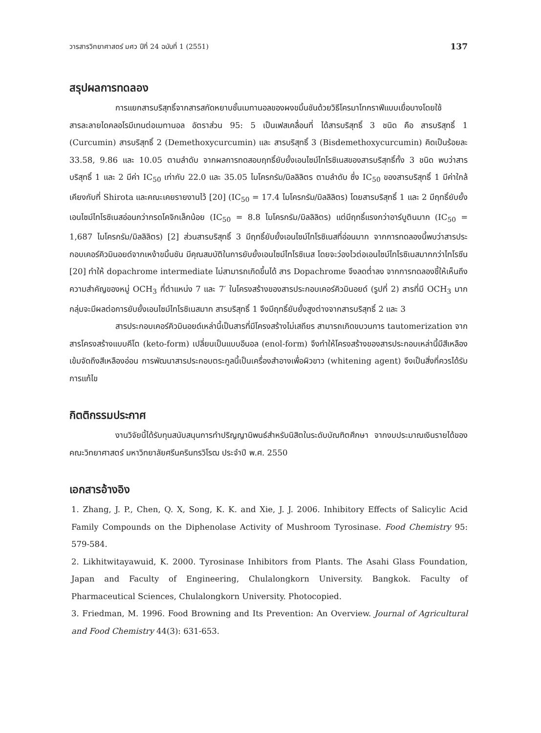วารสารวิทยาศาสตร์ มศว ปีที่ 24 ฉบับที่ 1 (2551) 137
สรุปผลการทดลอง
การแยกสารบริสุทธิ์จากสารสกัดหยาบชั้นเมทานอลของผงขมิ้นชันด้วยวิธีโครมาโทกราฟีแบบเยื่อบางโดยใช้สารละลายไดคลอโรมีเทนต่อเมทานอล อัตราส่วน 95: 5 เป็นเฟสเคลื่อนที่ ได้สารบริสุทธิ์ 3 ชนิด คือ สารบริสุทธิ์ 1 (Curcumin) สารบริสุทธิ์ 2 (Demethoxycurcumin) และ สารบริสุทธิ์ 3 (Bisdemethoxycurcumin) คิดเป็นร้อยละ 33.58, 9.86 และ 10.05 ตามลำดับ จากผลการทดสอบฤทธิ์ยับยั้งเอนไซม์ไทโรซิเนสของสารบริสุทธิ์ทั้ง 3 ชนิด พบว่าสารบริสุทธิ์ 1 และ 2 มีค่า IC<sub>50</sub> เท่ากับ 22.0 และ 35.05 ไมโครกรัม/มิลลิลิตร ตามลำดับ ซึ่ง IC<sub>50</sub> ของสารบริสุทธิ์ 1 มีค่าใกล้เคียงกับที่ Shirota และคณะเคยรายงานไว้ [20] (IC<sub>50</sub> = 17.4 ไมโครกรัม/มิลลิลิตร) โดยสารบริสุทธิ์ 1 และ 2 มีฤทธิ์ยับยั้งเอนไซม์ไทโรซิเนสอ่อนกว่ากรดโคจิกเล็กน้อย (IC<sub>50</sub> = 8.8 ไมโครกรัม/มิลลิลิตร) แต่มีฤทธิ์แรงกว่าอาร์บูตินมาก (IC<sub>50</sub> = 1,687 ไมโครกรัม/มิลลิลิตร) [2] ส่วนสารบริสุทธิ์ 3 มีฤทธิ์ยับยั้งเอนไซม์ไทโรซิเนสที่อ่อนมาก จากการทดลองนี้พบว่าสารประกอบเคอร์คิวมินอยด์จากเหง้าขมิ้นชัน มีคุณสมบัติในการยับยั้งเอนไซม์ไทโรซิเนส โดยจะว่องไวต่อเอนไซม์ไทโรซิเนสมากกว่าไทโรซีน [20] ทำให้ dopachrome intermediate ไม่สามารถเกิดขึ้นได้ สาร Dopachrome จึงลดต่ำลง จากการทดลองชี้ให้เห็นถึงความสำคัญของหมู่ OCH<sub>3</sub> ที่ตำแหน่ง 7 และ 7′ ในโครงสร้างของสารประกอบเคอร์คิวมินอยด์ (รูปที่ 2) สารที่มี OCH<sub>3</sub> มากกลุ่มจะมีผลต่อการยับยั้งเอนไซม์ไทโรซิเนสมาก สารบริสุทธิ์ 1 จึงมีฤทธิ์ยับยั้งสูงต่างจากสารบริสุทธิ์ 2 และ 3
สารประกอบเคอร์คิวมินอยด์เหล่านี้เป็นสารที่มีโครงสร้างไม่เสถียร สามารถเกิดขบวนการ tautomerization จากสารโครงสร้างแบบคีโต (keto-form) เปลี่ยนเป็นแบบอีนอล (enol-form) จึงทำให้โครงสร้างของสารประกอบเหล่านี้มีสีเหลืองเข้มจัดถึงสีเหลืองอ่อน การพัฒนาสารประกอบตระกูลนี้เป็นเครื่องสำอางเพื่อผิวขาว (whitening agent) จึงเป็นสิ่งที่ควรได้รับการแก้ไข
กิตติกรรมประกาศ
งานวิจัยนี้ได้รับทุนสนับสนุนการทำปริญญานิพนธ์สำหรับนิสิตในระดับบัณฑิตศึกษา จากงบประมาณเงินรายได้ของคณะวิทยาศาสตร์ มหาวิทยาลัยศรีนครินทรวิโรฒ ประจำปี พ.ศ. 2550
เอกสารอ้างอิง
1. Zhang, J. P., Chen, Q. X, Song, K. K. and Xie, J. J. 2006. Inhibitory Effects of Salicylic Acid Family Compounds on the Diphenolase Activity of Mushroom Tyrosinase. Food Chemistry 95: 579-584.
2. Likhitwitayawuid, K. 2000. Tyrosinase Inhibitors from Plants. The Asahi Glass Foundation, Japan and Faculty of Engineering, Chulalongkorn University. Bangkok. Faculty of Pharmaceutical Sciences, Chulalongkorn University. Photocopied.
3. Friedman, M. 1996. Food Browning and Its Prevention: An Overview. Journal of Agricultural and Food Chemistry 44(3): 631-653.